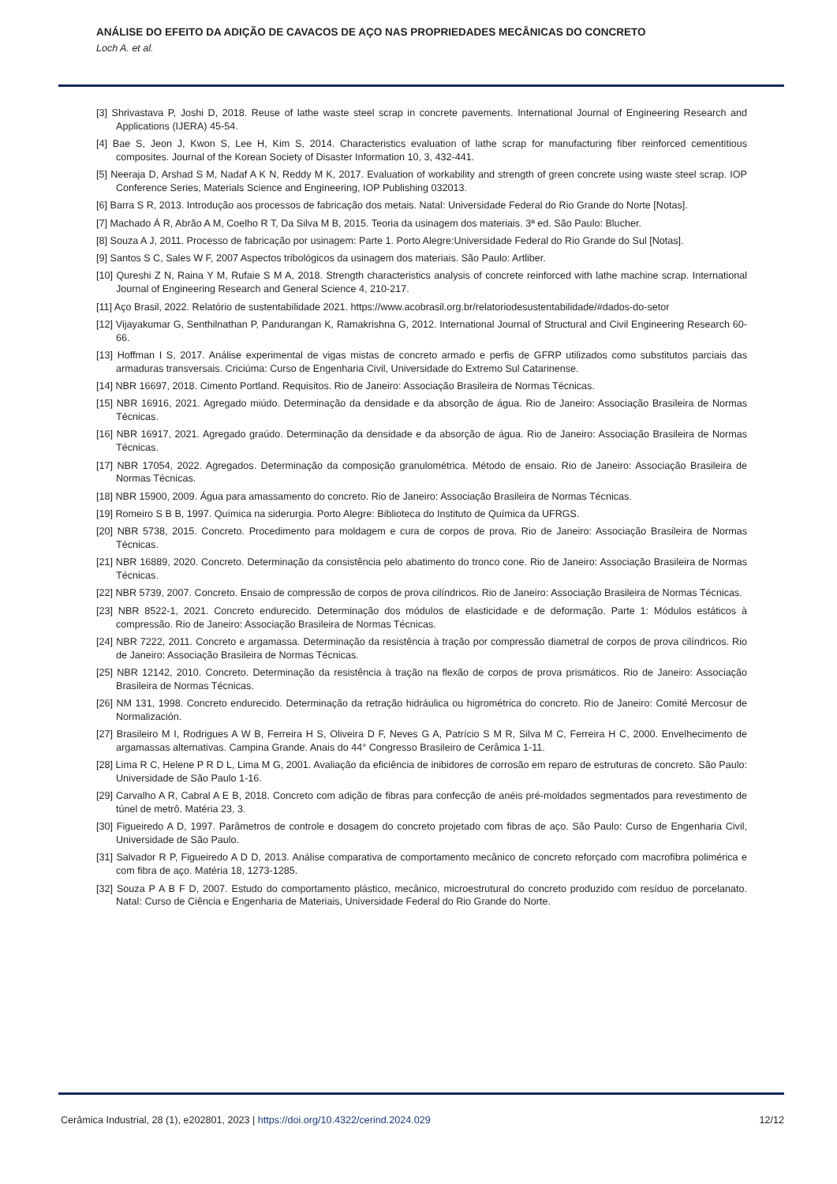ANÁLISE DO EFEITO DA ADIÇÃO DE CAVACOS DE AÇO NAS PROPRIEDADES MECÂNICAS DO CONCRETO
Loch A. et al.
[3] Shrivastava P, Joshi D, 2018. Reuse of lathe waste steel scrap in concrete pavements. International Journal of Engineering Research and Applications (IJERA) 45-54.
[4] Bae S, Jeon J, Kwon S, Lee H, Kim S, 2014. Characteristics evaluation of lathe scrap for manufacturing fiber reinforced cementitious composites. Journal of the Korean Society of Disaster Information 10, 3, 432-441.
[5] Neeraja D, Arshad S M, Nadaf A K N, Reddy M K, 2017. Evaluation of workability and strength of green concrete using waste steel scrap. IOP Conference Series, Materials Science and Engineering, IOP Publishing 032013.
[6] Barra S R, 2013. Introdução aos processos de fabricação dos metais. Natal: Universidade Federal do Rio Grande do Norte [Notas].
[7] Machado Á R, Abrão A M, Coelho R T, Da Silva M B, 2015. Teoria da usinagem dos materiais. 3ª ed. São Paulo: Blucher.
[8] Souza A J, 2011. Processo de fabricação por usinagem: Parte 1. Porto Alegre:Universidade Federal do Rio Grande do Sul [Notas].
[9] Santos S C, Sales W F, 2007 Aspectos tribológicos da usinagem dos materiais. São Paulo: Artliber.
[10] Qureshi Z N, Raina Y M, Rufaie S M A, 2018. Strength characteristics analysis of concrete reinforced with lathe machine scrap. International Journal of Engineering Research and General Science 4, 210-217.
[11] Aço Brasil, 2022. Relatório de sustentabilidade 2021. https://www.acobrasil.org.br/relatoriodesustentabilidade/#dados-do-setor
[12] Vijayakumar G, Senthilnathan P, Pandurangan K, Ramakrishna G, 2012. International Journal of Structural and Civil Engineering Research 60-66.
[13] Hoffman I S, 2017. Análise experimental de vigas mistas de concreto armado e perfis de GFRP utilizados como substitutos parciais das armaduras transversais. Criciúma: Curso de Engenharia Civil, Universidade do Extremo Sul Catarinense.
[14] NBR 16697, 2018. Cimento Portland. Requisitos. Rio de Janeiro: Associação Brasileira de Normas Técnicas.
[15] NBR 16916, 2021. Agregado miúdo. Determinação da densidade e da absorção de água. Rio de Janeiro: Associação Brasileira de Normas Técnicas.
[16] NBR 16917, 2021. Agregado graúdo. Determinação da densidade e da absorção de água. Rio de Janeiro: Associação Brasileira de Normas Técnicas.
[17] NBR 17054, 2022. Agregados. Determinação da composição granulométrica. Método de ensaio. Rio de Janeiro: Associação Brasileira de Normas Técnicas.
[18] NBR 15900, 2009. Água para amassamento do concreto. Rio de Janeiro: Associação Brasileira de Normas Técnicas.
[19] Romeiro S B B, 1997. Química na siderurgia. Porto Alegre: Biblioteca do Instituto de Química da UFRGS.
[20] NBR 5738, 2015. Concreto. Procedimento para moldagem e cura de corpos de prova. Rio de Janeiro: Associação Brasileira de Normas Técnicas.
[21] NBR 16889, 2020. Concreto. Determinação da consistência pelo abatimento do tronco cone. Rio de Janeiro: Associação Brasileira de Normas Técnicas.
[22] NBR 5739, 2007. Concreto. Ensaio de compressão de corpos de prova cilíndricos. Rio de Janeiro: Associação Brasileira de Normas Técnicas.
[23] NBR 8522-1, 2021. Concreto endurecido. Determinação dos módulos de elasticidade e de deformação. Parte 1: Módulos estáticos à compressão. Rio de Janeiro: Associação Brasileira de Normas Técnicas.
[24] NBR 7222, 2011. Concreto e argamassa. Determinação da resistência à tração por compressão diametral de corpos de prova cilíndricos. Rio de Janeiro: Associação Brasileira de Normas Técnicas.
[25] NBR 12142, 2010. Concreto. Determinação da resistência à tração na flexão de corpos de prova prismáticos. Rio de Janeiro: Associação Brasileira de Normas Técnicas.
[26] NM 131, 1998. Concreto endurecido. Determinação da retração hidráulica ou higrométrica do concreto. Rio de Janeiro: Comité Mercosur de Normalización.
[27] Brasileiro M I, Rodrigues A W B, Ferreira H S, Oliveira D F, Neves G A, Patrício S M R, Silva M C, Ferreira H C, 2000. Envelhecimento de argamassas alternativas. Campina Grande. Anais do 44° Congresso Brasileiro de Cerâmica 1-11.
[28] Lima R C, Helene P R D L, Lima M G, 2001. Avaliação da eficiência de inibidores de corrosão em reparo de estruturas de concreto. São Paulo: Universidade de São Paulo 1-16.
[29] Carvalho A R, Cabral A E B, 2018. Concreto com adição de fibras para confecção de anéis pré-moldados segmentados para revestimento de túnel de metrô. Matéria 23, 3.
[30] Figueiredo A D, 1997. Parâmetros de controle e dosagem do concreto projetado com fibras de aço. São Paulo: Curso de Engenharia Civil, Universidade de São Paulo.
[31] Salvador R P, Figueiredo A D D, 2013. Análise comparativa de comportamento mecânico de concreto reforçado com macrofibra polimérica e com fibra de aço. Matéria 18, 1273-1285.
[32] Souza P A B F D, 2007. Estudo do comportamento plástico, mecânico, microestrutural do concreto produzido com resíduo de porcelanato. Natal: Curso de Ciência e Engenharia de Materiais, Universidade Federal do Rio Grande do Norte.
Cerâmica Industrial, 28 (1), e202801, 2023 | https://doi.org/10.4322/cerind.2024.029
12/12